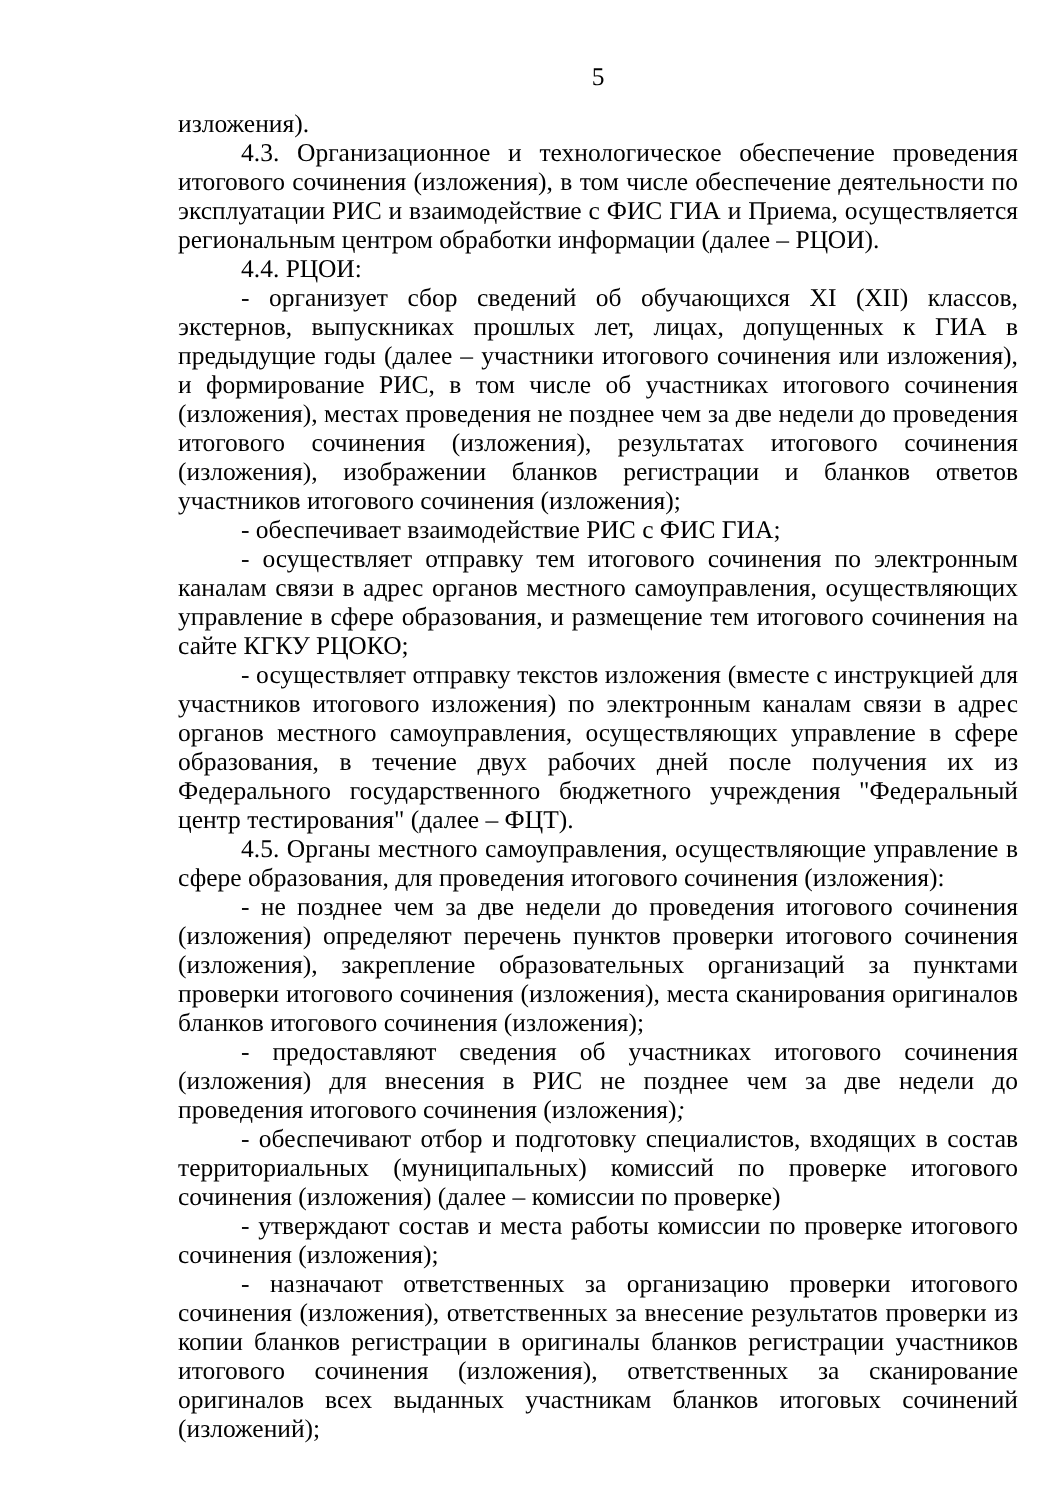5
изложения).
4.3. Организационное и технологическое обеспечение проведения итогового сочинения (изложения), в том числе обеспечение деятельности по эксплуатации РИС и взаимодействие с ФИС ГИА и Приема, осуществляется региональным центром обработки информации (далее – РЦОИ).
4.4. РЦОИ:
- организует сбор сведений об обучающихся XI (XII) классов, экстернов, выпускниках прошлых лет, лицах, допущенных к ГИА в предыдущие годы (далее – участники итогового сочинения или изложения), и формирование РИС, в том числе об участниках итогового сочинения (изложения), местах проведения не позднее чем за две недели до проведения итогового сочинения (изложения), результатах итогового сочинения (изложения), изображении бланков регистрации и бланков ответов участников итогового сочинения (изложения);
- обеспечивает взаимодействие РИС с ФИС ГИА;
- осуществляет отправку тем итогового сочинения по электронным каналам связи в адрес органов местного самоуправления, осуществляющих управление в сфере образования, и размещение тем итогового сочинения на сайте КГКУ РЦОКО;
- осуществляет отправку текстов изложения (вместе с инструкцией для участников итогового изложения) по электронным каналам связи в адрес органов местного самоуправления, осуществляющих управление в сфере образования, в течение двух рабочих дней после получения их из Федерального государственного бюджетного учреждения "Федеральный центр тестирования" (далее – ФЦТ).
4.5. Органы местного самоуправления, осуществляющие управление в сфере образования, для проведения итогового сочинения (изложения):
- не позднее чем за две недели до проведения итогового сочинения (изложения) определяют перечень пунктов проверки итогового сочинения (изложения), закрепление образовательных организаций за пунктами проверки итогового сочинения (изложения), места сканирования оригиналов бланков итогового сочинения (изложения);
- предоставляют сведения об участниках итогового сочинения (изложения) для внесения в РИС не позднее чем за две недели до проведения итогового сочинения (изложения);
- обеспечивают отбор и подготовку специалистов, входящих в состав территориальных (муниципальных) комиссий по проверке итогового сочинения (изложения) (далее – комиссии по проверке)
- утверждают состав и места работы комиссии по проверке итогового сочинения (изложения);
- назначают ответственных за организацию проверки итогового сочинения (изложения), ответственных за внесение результатов проверки из копии бланков регистрации в оригиналы бланков регистрации участников итогового сочинения (изложения), ответственных за сканирование оригиналов всех выданных участникам бланков итоговых сочинений (изложений);